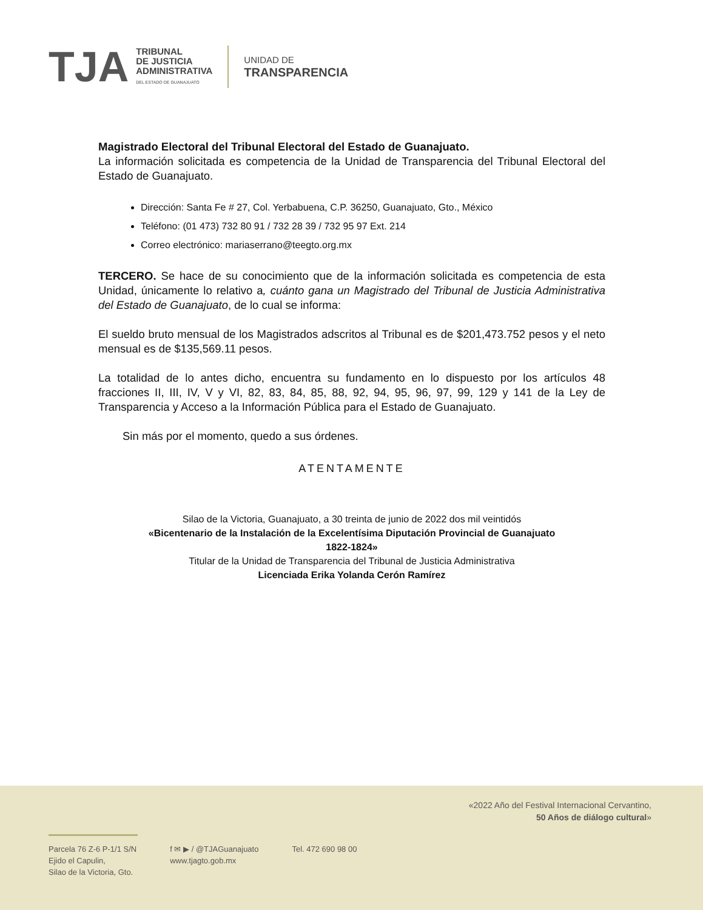TJA
TRIBUNAL
DE JUSTICIA
ADMINISTRATIVA
DEL ESTADO DE GUANAJUATO
UNIDAD DE
TRANSPARENCIA
Magistrado Electoral del Tribunal Electoral del Estado de Guanajuato.
La información solicitada es competencia de la Unidad de Transparencia del Tribunal Electoral del Estado de Guanajuato.
Dirección: Santa Fe # 27, Col. Yerbabuena, C.P. 36250, Guanajuato, Gto., México
Teléfono: (01 473) 732 80 91 / 732 28 39 / 732 95 97 Ext. 214
Correo electrónico: mariaserrano@teegto.org.mx
TERCERO. Se hace de su conocimiento que de la información solicitada es competencia de esta Unidad, únicamente lo relativo a, cuánto gana un Magistrado del Tribunal de Justicia Administrativa del Estado de Guanajuato, de lo cual se informa:
El sueldo bruto mensual de los Magistrados adscritos al Tribunal es de $201,473.752 pesos y el neto mensual es de $135,569.11 pesos.
La totalidad de lo antes dicho, encuentra su fundamento en lo dispuesto por los artículos 48 fracciones II, III, IV, V y VI, 82, 83, 84, 85, 88, 92, 94, 95, 96, 97, 99, 129 y 141 de la Ley de Transparencia y Acceso a la Información Pública para el Estado de Guanajuato.
Sin más por el momento, quedo a sus órdenes.
ATENTAMENTE
Silao de la Victoria, Guanajuato, a 30 treinta de junio de 2022 dos mil veintidós
«Bicentenario de la Instalación de la Excelentísima Diputación Provincial de Guanajuato
1822-1824»
Titular de la Unidad de Transparencia del Tribunal de Justicia Administrativa
Licenciada Erika Yolanda Cerón Ramírez
«2022 Año del Festival Internacional Cervantino,
50 Años de diálogo cultural»
Parcela 76 Z-6 P-1/1 S/N
Ejido el Capulin,
Silao de la Victoria, Gto.
f ✉ ▶ / @TJAGuanajuato
www.tjagto.gob.mx
Tel. 472 690 98 00